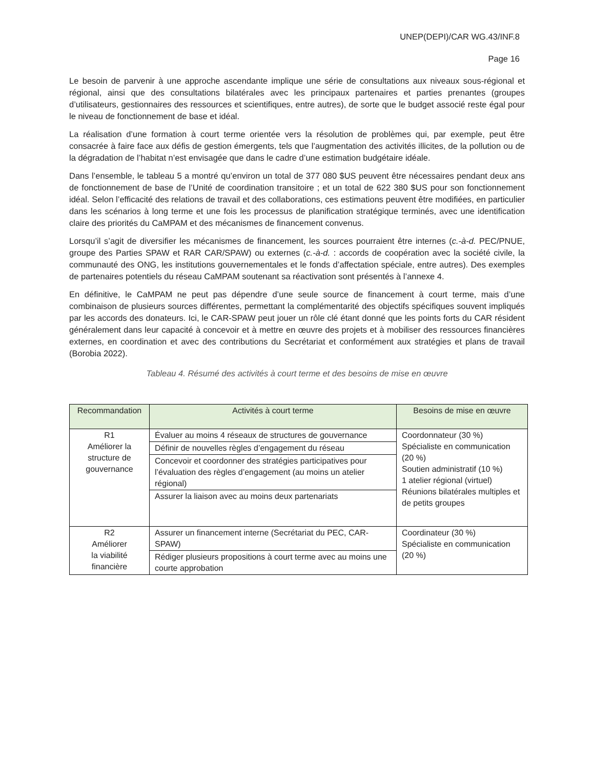UNEP(DEPI)/CAR WG.43/INF.8
Page 16
Le besoin de parvenir à une approche ascendante implique une série de consultations aux niveaux sous-régional et régional, ainsi que des consultations bilatérales avec les principaux partenaires et parties prenantes (groupes d’utilisateurs, gestionnaires des ressources et scientifiques, entre autres), de sorte que le budget associé reste égal pour le niveau de fonctionnement de base et idéal.
La réalisation d’une formation à court terme orientée vers la résolution de problèmes qui, par exemple, peut être consacrée à faire face aux défis de gestion émergents, tels que l’augmentation des activités illicites, de la pollution ou de la dégradation de l’habitat n’est envisagée que dans le cadre d’une estimation budgétaire idéale.
Dans l’ensemble, le tableau 5 a montré qu’environ un total de 377 080 $US peuvent être nécessaires pendant deux ans de fonctionnement de base de l’Unité de coordination transitoire ; et un total de 622 380 $US pour son fonctionnement idéal. Selon l’efficacité des relations de travail et des collaborations, ces estimations peuvent être modifiées, en particulier dans les scénarios à long terme et une fois les processus de planification stratégique terminés, avec une identification claire des priorités du CaMPAM et des mécanismes de financement convenus.
Lorsqu’il s’agit de diversifier les mécanismes de financement, les sources pourraient être internes (c.-à-d. PEC/PNUE, groupe des Parties SPAW et RAR CAR/SPAW) ou externes (c.-à-d. : accords de coopération avec la société civile, la communauté des ONG, les institutions gouvernementales et le fonds d’affectation spéciale, entre autres). Des exemples de partenaires potentiels du réseau CaMPAM soutenant sa réactivation sont présentés à l’annexe 4.
En définitive, le CaMPAM ne peut pas dépendre d’une seule source de financement à court terme, mais d’une combinaison de plusieurs sources différentes, permettant la complémentarité des objectifs spécifiques souvent impliqués par les accords des donateurs. Ici, le CAR-SPAW peut jouer un rôle clé étant donné que les points forts du CAR résident généralement dans leur capacité à concevoir et à mettre en œuvre des projets et à mobiliser des ressources financières externes, en coordination et avec des contributions du Secrétariat et conformément aux stratégies et plans de travail (Borobia 2022).
Tableau 4. Résumé des activités à court terme et des besoins de mise en œuvre
| Recommandation | Activités à court terme | Besoins de mise en œuvre |
| --- | --- | --- |
| R1 Améliorer la structure de gouvernance | Évaluer au moins 4 réseaux de structures de gouvernance | Coordonnateur (30 %) Spécialiste en communication (20 %) Soutien administratif (10 %) 1 atelier régional (virtuel) Réunions bilatérales multiples et de petits groupes |
| | Définir de nouvelles règles d’engagement du réseau | |
| | Concevoir et coordonner des stratégies participatives pour l’évaluation des règles d’engagement (au moins un atelier régional) | |
| | Assurer la liaison avec au moins deux partenariats | |
| R2 Améliorer la viabilité financière | Assurer un financement interne (Secrétariat du PEC, CAR-SPAW) | Coordinateur (30 %) Spécialiste en communication (20 %) |
| | Rédiger plusieurs propositions à court terme avec au moins une courte approbation | |